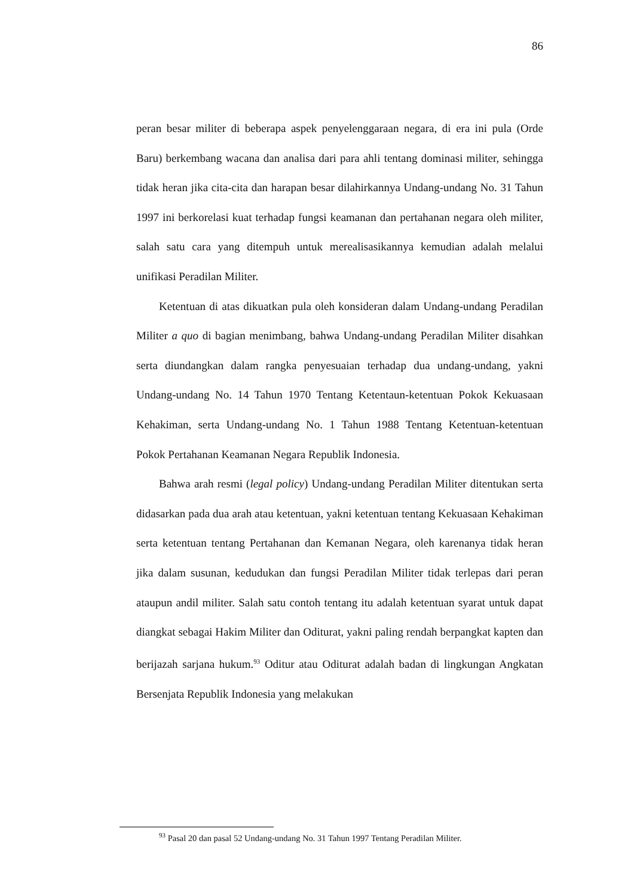86
peran besar militer di beberapa aspek penyelenggaraan negara, di era ini pula (Orde Baru) berkembang wacana dan analisa dari para ahli tentang dominasi militer, sehingga tidak heran jika cita-cita dan harapan besar dilahirkannya Undang-undang No. 31 Tahun 1997 ini berkorelasi kuat terhadap fungsi keamanan dan pertahanan negara oleh militer, salah satu cara yang ditempuh untuk merealisasikannya kemudian adalah melalui unifikasi Peradilan Militer.
Ketentuan di atas dikuatkan pula oleh konsideran dalam Undang-undang Peradilan Militer a quo di bagian menimbang, bahwa Undang-undang Peradilan Militer disahkan serta diundangkan dalam rangka penyesuaian terhadap dua undang-undang, yakni Undang-undang No. 14 Tahun 1970 Tentang Ketentaun-ketentuan Pokok Kekuasaan Kehakiman, serta Undang-undang No. 1 Tahun 1988 Tentang Ketentuan-ketentuan Pokok Pertahanan Keamanan Negara Republik Indonesia.
Bahwa arah resmi (legal policy) Undang-undang Peradilan Militer ditentukan serta didasarkan pada dua arah atau ketentuan, yakni ketentuan tentang Kekuasaan Kehakiman serta ketentuan tentang Pertahanan dan Kemanan Negara, oleh karenanya tidak heran jika dalam susunan, kedudukan dan fungsi Peradilan Militer tidak terlepas dari peran ataupun andil militer. Salah satu contoh tentang itu adalah ketentuan syarat untuk dapat diangkat sebagai Hakim Militer dan Oditurat, yakni paling rendah berpangkat kapten dan berijazah sarjana hukum.<sup>93</sup> Oditur atau Oditurat adalah badan di lingkungan Angkatan Bersenjata Republik Indonesia yang melakukan
<sup>93</sup> Pasal 20 dan pasal 52 Undang-undang No. 31 Tahun 1997 Tentang Peradilan Militer.